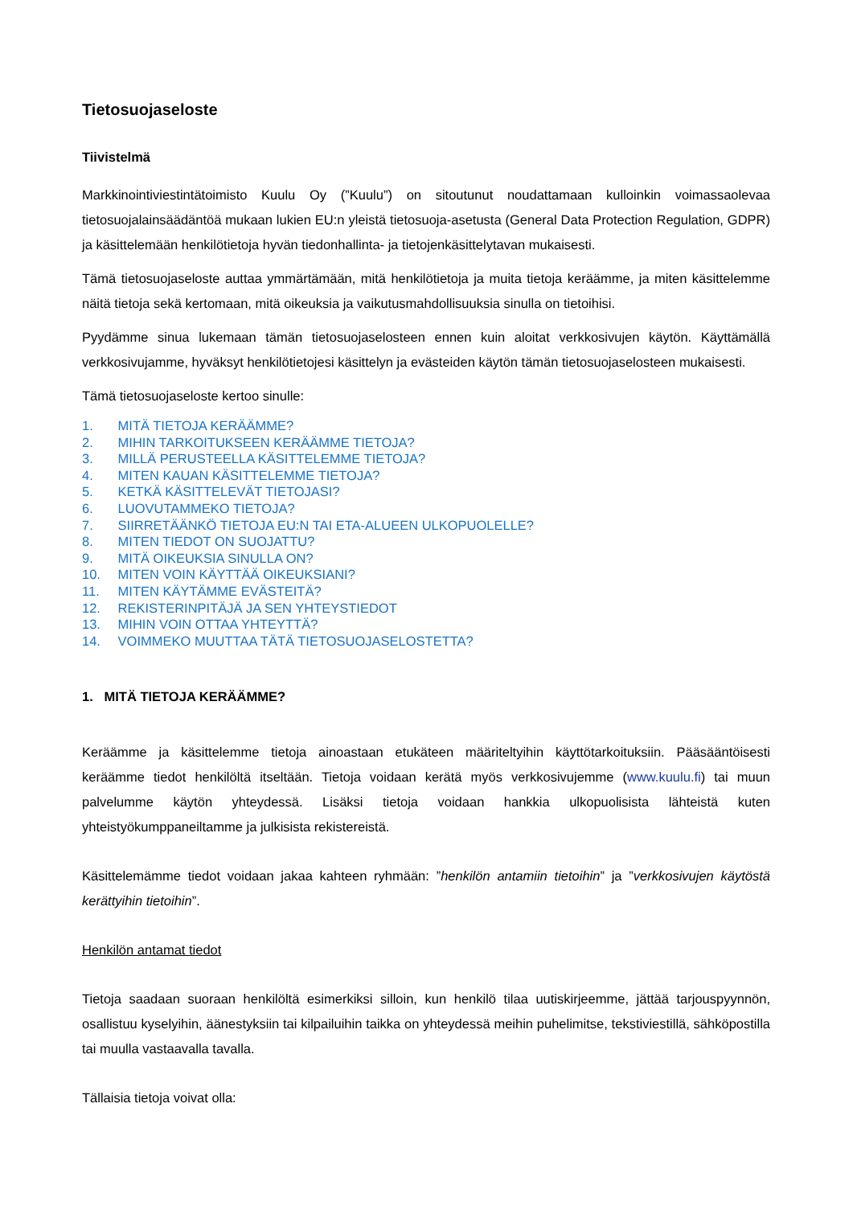Tietosuojaseloste
Tiivistelmä
Markkinointiviestintätoimisto Kuulu Oy (”Kuulu”) on sitoutunut noudattamaan kulloinkin voimassaolevaa tietosuojalainsäädäntöä mukaan lukien EU:n yleistä tietosuoja-asetusta (General Data Protection Regulation, GDPR) ja käsittelemään henkilötietoja hyvän tiedonhallinta- ja tietojenkäsittelytavan mukaisesti.
Tämä tietosuojaseloste auttaa ymmärtämään, mitä henkilötietoja ja muita tietoja keräämme, ja miten käsittelemme näitä tietoja sekä kertomaan, mitä oikeuksia ja vaikutusmahdollisuuksia sinulla on tietoihisi.
Pyydämme sinua lukemaan tämän tietosuojaselosteen ennen kuin aloitat verkkosivujen käytön. Käyttämällä verkkosivujamme, hyväksyt henkilötietojesi käsittelyn ja evästeiden käytön tämän tietosuojaselosteen mukaisesti.
Tämä tietosuojaseloste kertoo sinulle:
1. MITÄ TIETOJA KERÄÄMME?
2. MIHIN TARKOITUKSEEN KERÄÄMME TIETOJA?
3. MILLÄ PERUSTEELLA KÄSITTELEMME TIETOJA?
4. MITEN KAUAN KÄSITTELEMME TIETOJA?
5. KETKÄ KÄSITTELEVÄT TIETOJASI?
6. LUOVUTAMMEKO TIETOJA?
7. SIIRRETÄÄNKÖ TIETOJA EU:N TAI ETA-ALUEEN ULKOPUOLELLE?
8. MITEN TIEDOT ON SUOJATTU?
9. MITÄ OIKEUKSIA SINULLA ON?
10. MITEN VOIN KÄYTTÄÄ OIKEUKSIANI?
11. MITEN KÄYTÄMME EVÄSTEITÄ?
12. REKISTERINPITÄJÄ JA SEN YHTEYSTIEDOT
13. MIHIN VOIN OTTAA YHTEYTTÄ?
14. VOIMMEKO MUUTTAA TÄTÄ TIETOSUOJASELOSTETTA?
1. MITÄ TIETOJA KERÄÄMME?
Keräämme ja käsittelemme tietoja ainoastaan etukäteen määriteltyihin käyttötarkoituksiin. Pääsääntöisesti keräämme tiedot henkilöltä itseltään. Tietoja voidaan kerätä myös verkkosivujemme (www.kuulu.fi) tai muun palvelumme käytön yhteydessä. Lisäksi tietoja voidaan hankkia ulkopuolisista lähteistä kuten yhteistyökumppaneiltamme ja julkisista rekistereistä.
Käsittelemämme tiedot voidaan jakaa kahteen ryhmään: ”henkilön antamiin tietoihin” ja ”verkkosivujen käytöstä kerättyihin tietoihin”.
Henkilön antamat tiedot
Tietoja saadaan suoraan henkilöltä esimerkiksi silloin, kun henkilö tilaa uutiskirjeemme, jättää tarjouspyynnön, osallistuu kyselyihin, äänestyksiin tai kilpailuihin taikka on yhteydessä meihin puhelimitse, tekstiviestillä, sähköpostilla tai muulla vastaavalla tavalla.
Tällaisia tietoja voivat olla: